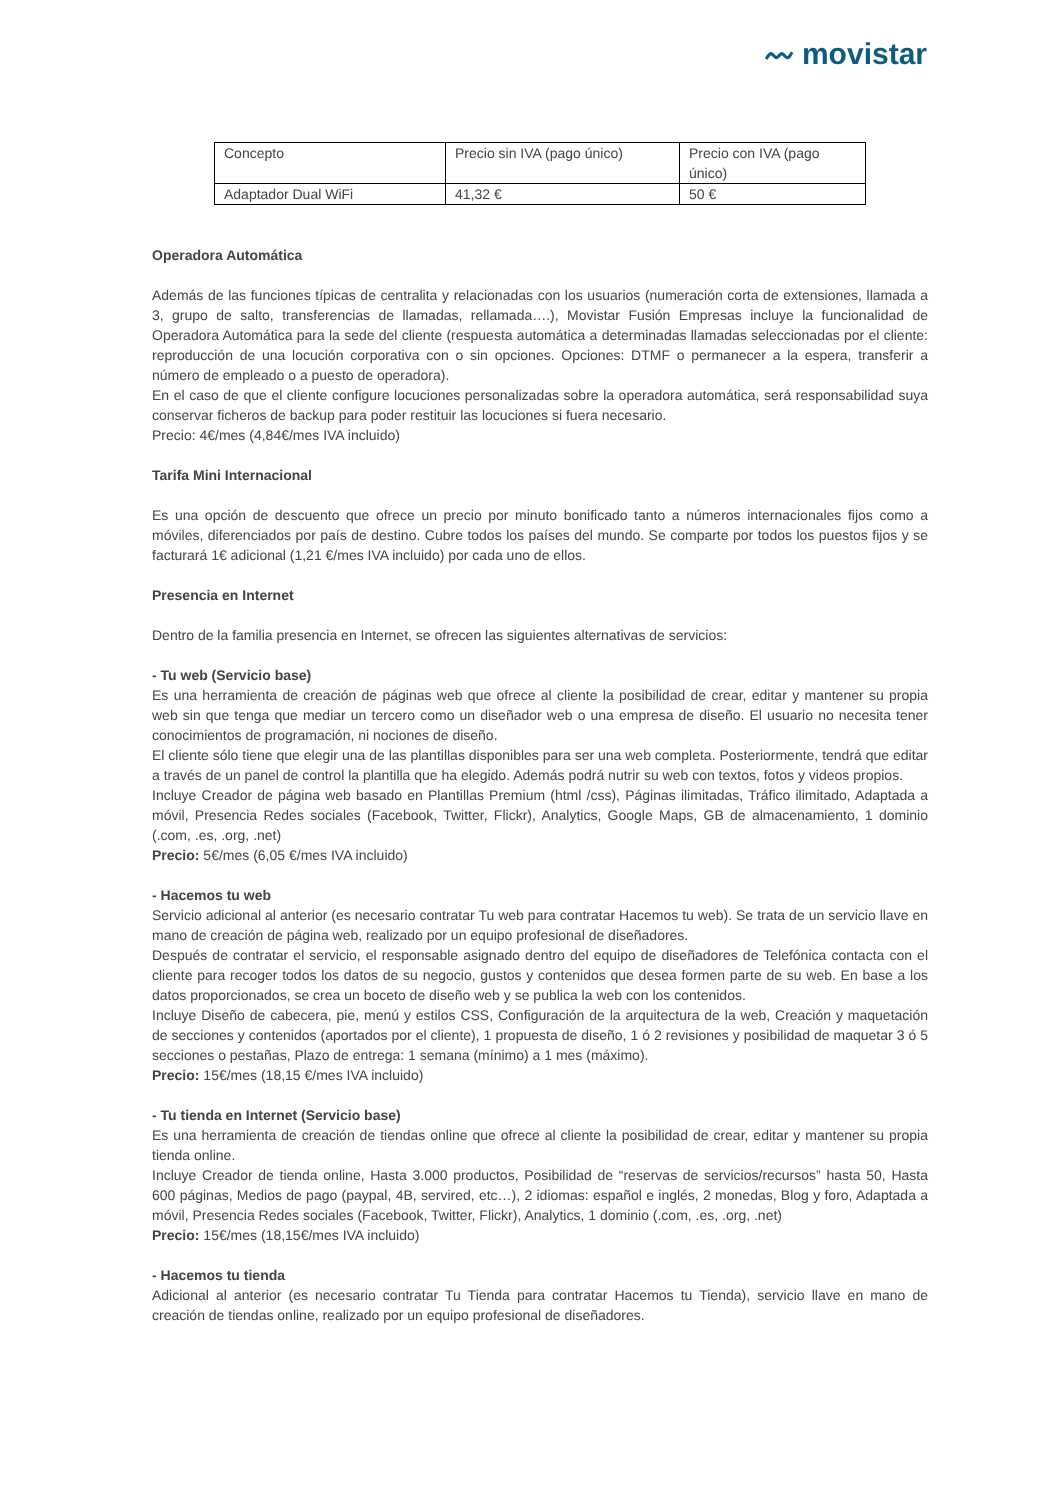〰 movistar
| Concepto | Precio sin IVA (pago único) | Precio con IVA (pago único) |
| Adaptador Dual WiFi | 41,32 € | 50 € |
Operadora Automática
Además de las funciones típicas de centralita y relacionadas con los usuarios (numeración corta de extensiones, llamada a 3, grupo de salto, transferencias de llamadas, rellamada….), Movistar Fusión Empresas incluye la funcionalidad de Operadora Automática para la sede del cliente (respuesta automática a determinadas llamadas seleccionadas por el cliente: reproducción de una locución corporativa con o sin opciones. Opciones: DTMF o permanecer a la espera, transferir a número de empleado o a puesto de operadora).
En el caso de que el cliente configure locuciones personalizadas sobre la operadora automática, será responsabilidad suya conservar ficheros de backup para poder restituir las locuciones si fuera necesario.
Precio: 4€/mes (4,84€/mes IVA incluido)
Tarifa Mini Internacional
Es una opción de descuento que ofrece un precio por minuto bonificado tanto a números internacionales fijos como a móviles, diferenciados por país de destino. Cubre todos los países del mundo. Se comparte por todos los puestos fijos y se facturará 1€ adicional (1,21 €/mes IVA incluido) por cada uno de ellos.
Presencia en Internet
Dentro de la familia presencia en Internet, se ofrecen las siguientes alternativas de servicios:
- Tu web (Servicio base)
Es una herramienta de creación de páginas web que ofrece al cliente la posibilidad de crear, editar y mantener su propia web sin que tenga que mediar un tercero como un diseñador web o una empresa de diseño. El usuario no necesita tener conocimientos de programación, ni nociones de diseño.
El cliente sólo tiene que elegir una de las plantillas disponibles para ser una web completa. Posteriormente, tendrá que editar a través de un panel de control la plantilla que ha elegido. Además podrá nutrir su web con textos, fotos y videos propios.
Incluye Creador de página web basado en Plantillas Premium (html /css), Páginas ilimitadas, Tráfico ilimitado, Adaptada a móvil, Presencia Redes sociales (Facebook, Twitter, Flickr), Analytics, Google Maps, GB de almacenamiento, 1 dominio (.com, .es, .org, .net)
Precio: 5€/mes (6,05 €/mes IVA incluido)
- Hacemos tu web
Servicio adicional al anterior (es necesario contratar Tu web para contratar Hacemos tu web). Se trata de un servicio llave en mano de creación de página web, realizado por un equipo profesional de diseñadores.
Después de contratar el servicio, el responsable asignado dentro del equipo de diseñadores de Telefónica contacta con el cliente para recoger todos los datos de su negocio, gustos y contenidos que desea formen parte de su web. En base a los datos proporcionados, se crea un boceto de diseño web y se publica la web con los contenidos.
Incluye Diseño de cabecera, pie, menú y estilos CSS, Configuración de la arquitectura de la web, Creación y maquetación de secciones y contenidos (aportados por el cliente), 1 propuesta de diseño, 1 ó 2 revisiones y posibilidad de maquetar 3 ó 5 secciones o pestañas, Plazo de entrega: 1 semana (mínimo) a 1 mes (máximo).
Precio: 15€/mes (18,15 €/mes IVA incluido)
- Tu tienda en Internet (Servicio base)
Es una herramienta de creación de tiendas online que ofrece al cliente la posibilidad de crear, editar y mantener su propia tienda online.
Incluye Creador de tienda online, Hasta 3.000 productos, Posibilidad de “reservas de servicios/recursos” hasta 50, Hasta 600 páginas, Medios de pago (paypal, 4B, servired, etc…), 2 idiomas: español e inglés, 2 monedas, Blog y foro, Adaptada a móvil, Presencia Redes sociales (Facebook, Twitter, Flickr), Analytics, 1 dominio (.com, .es, .org, .net)
Precio: 15€/mes (18,15€/mes IVA incluido)
- Hacemos tu tienda
Adicional al anterior (es necesario contratar Tu Tienda para contratar Hacemos tu Tienda), servicio llave en mano de creación de tiendas online, realizado por un equipo profesional de diseñadores.